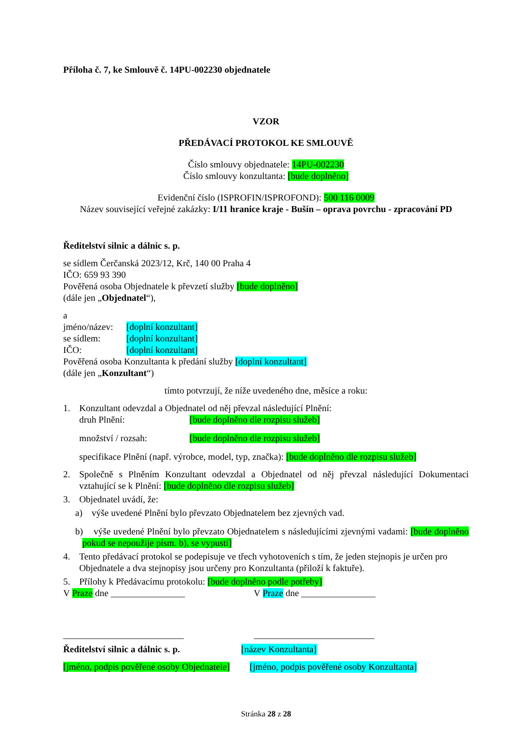Příloha č. 7, ke Smlouvě č. 14PU-002230 objednatele
VZOR
PŘEDÁVACÍ PROTOKOL KE SMLOUVĚ
Číslo smlouvy objednatele: 14PU-002230
Číslo smlouvy konzultanta: [bude doplněno]
Evidenční číslo (ISPROFIN/ISPROFOND): 500 116 0009
Název související veřejné zakázky: I/11 hranice kraje - Bušín – oprava povrchu - zpracování PD
Ředitelství silnic a dálnic s. p.
se sídlem Čerčanská 2023/12, Krč, 140 00 Praha 4
IČO: 659 93 390
Pověřená osoba Objednatele k převzetí služby [bude doplněno]
(dále jen „Objednatel“),
a
jméno/název: [doplní konzultant]
se sídlem: [doplní konzultant]
IČO: [doplní konzultant]
Pověřená osoba Konzultanta k předání služby [doplní konzultant]
(dále jen „Konzultant“)
tímto potvrzují, že níže uvedeného dne, měsíce a roku:
1. Konzultant odevzdal a Objednatel od něj převzal následující Plnění:
druh Plnění: [bude doplněno dle rozpisu služeb]
množství / rozsah: [bude doplněno dle rozpisu služeb]
specifikace Plnění (např. výrobce, model, typ, značka): [bude doplněno dle rozpisu služeb]
2. Společně s Plněním Konzultant odevzdal a Objednatel od něj převzal následující Dokumentaci vztahující se k Plnění: [bude doplněno dle rozpisu služeb]
3. Objednatel uvádí, že:
a) výše uvedené Plnění bylo převzato Objednatelem bez zjevných vad.
b) výše uvedené Plnění bylo převzato Objednatelem s následujícími zjevnými vadami: [bude doplněno pokud se nepoužije písm. b), se vypustí]
4. Tento předávací protokol se podepisuje ve třech vyhotoveních s tím, že jeden stejnopis je určen pro Objednatele a dva stejnopisy jsou určeny pro Konzultanta (přiloží k faktuře).
5. Přílohy k Předávacímu protokolu: [bude doplněno podle potřeby]
V Praze dne ________________ V Praze dne ________________
__________________________ __________________________
Ředitelství silnic a dálnic s. p. [název Konzultanta]
[jméno, podpis pověřené osoby Objednatele] [jméno, podpis pověřené osoby Konzultanta]
Stránka 28 z 28